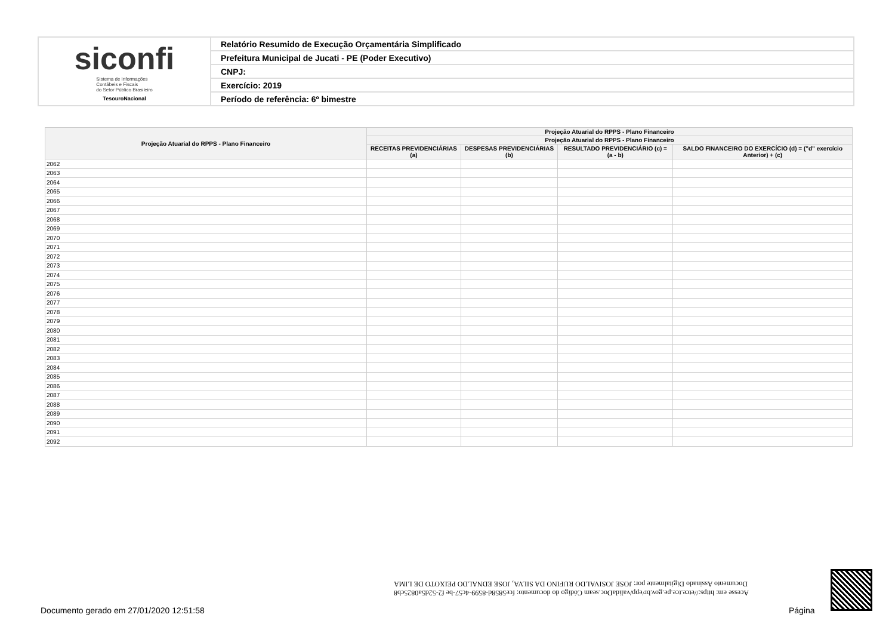| siconfi Sistema de Informações Contábeis e Fiscais do Setor Público Brasileiro TesouroNacional | Relatório Resumido de Execução Orçamentária Simplificado |
| | Prefeitura Municipal de Jucati - PE (Poder Executivo) |
| | CNPJ: |
| | Exercício: 2019 |
| | Período de referência: 6º bimestre |
| Projeção Atuarial do RPPS - Plano Financeiro | Projeção Atuarial do RPPS - Plano Financeiro | | | |
| --- | --- | --- | --- | --- |
| | Projeção Atuarial do RPPS - Plano Financeiro | | | |
| | RECEITAS PREVIDENCIÁRIAS (a) | DESPESAS PREVIDENCIÁRIAS (b) | RESULTADO PREVIDENCIÁRIO (c) = (a - b) | SALDO FINANCEIRO DO EXERCÍCIO (d) = ("d" exercício Anterior) + (c) |
| 2062 | | | | |
| 2063 | | | | |
| 2064 | | | | |
| 2065 | | | | |
| 2066 | | | | |
| 2067 | | | | |
| 2068 | | | | |
| 2069 | | | | |
| 2070 | | | | |
| 2071 | | | | |
| 2072 | | | | |
| 2073 | | | | |
| 2074 | | | | |
| 2075 | | | | |
| 2076 | | | | |
| 2077 | | | | |
| 2078 | | | | |
| 2079 | | | | |
| 2080 | | | | |
| 2081 | | | | |
| 2082 | | | | |
| 2083 | | | | |
| 2084 | | | | |
| 2085 | | | | |
| 2086 | | | | |
| 2087 | | | | |
| 2088 | | | | |
| 2089 | | | | |
| 2090 | | | | |
| 2091 | | | | |
| 2092 | | | | |
Acesse em: https://etce.tce.pe.gov.br/epp/validaDoc.seam Código do documento: fce5858d-8599-4c57-be f2-52d5a0825cb8
Documento Assinado Digitalmente por: JOSE JOSIVALDO RUFINO DA SILVA, JOSE EDNALDO PEIXOTO DE LIMA
Documento gerado em 27/01/2020 12:51:58
Página